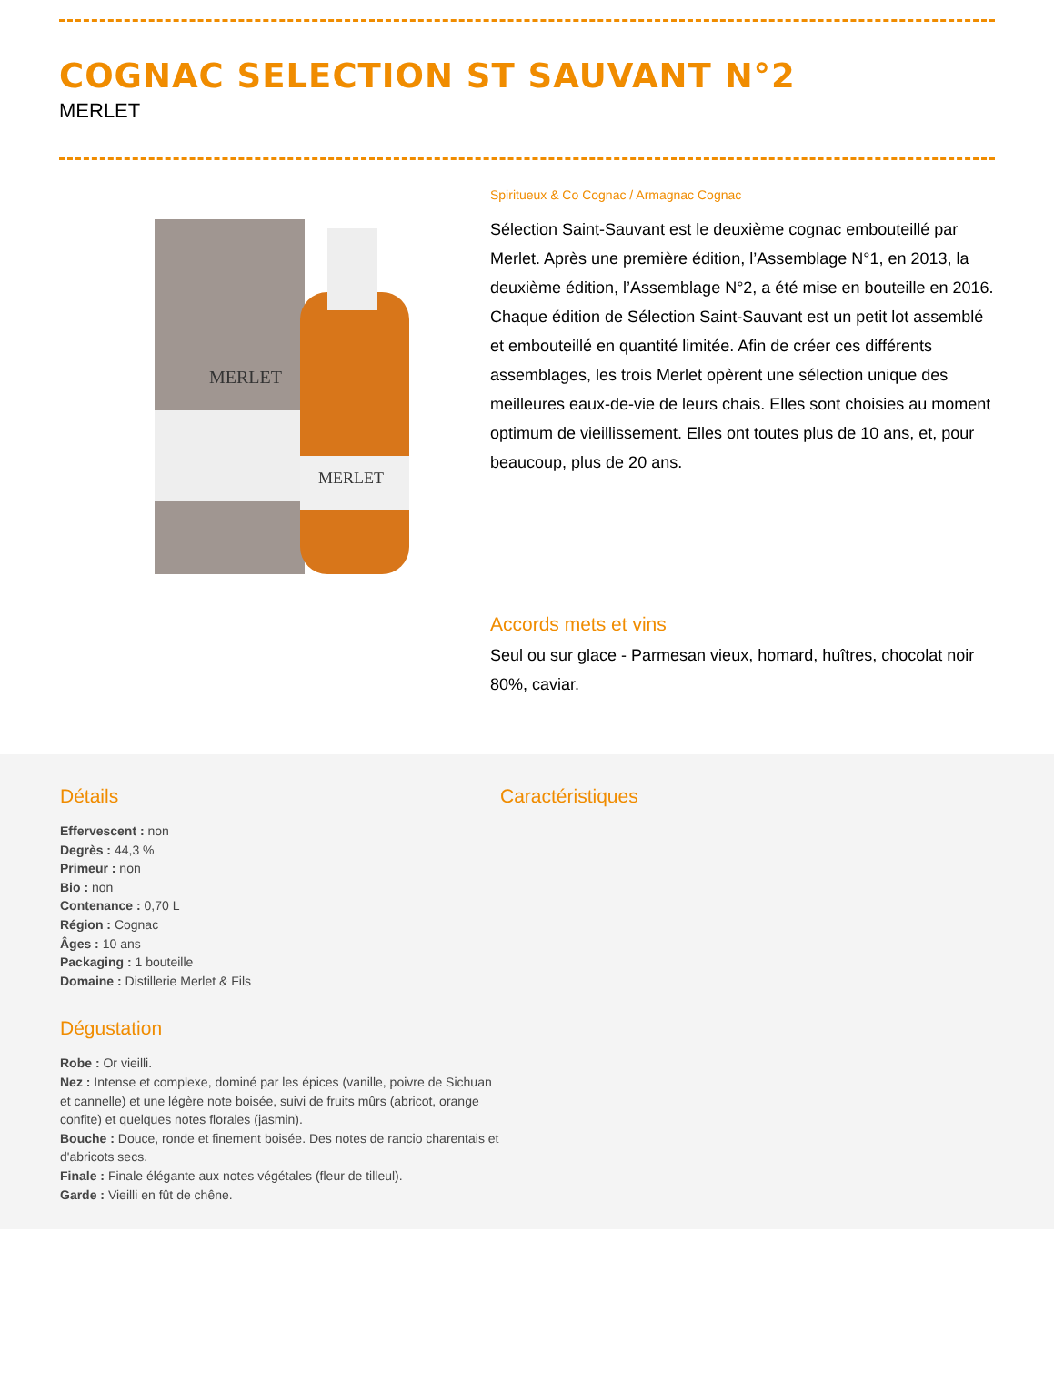COGNAC SELECTION ST SAUVANT N°2
MERLET
MERLET
MERLET
Spiritueux & Co Cognac / Armagnac Cognac
Sélection Saint-Sauvant est le deuxième cognac embouteillé par Merlet. Après une première édition, l’Assemblage N°1, en 2013, la deuxième édition, l’Assemblage N°2, a été mise en bouteille en 2016. Chaque édition de Sélection Saint-Sauvant est un petit lot assemblé et embouteillé en quantité limitée. Afin de créer ces différents assemblages, les trois Merlet opèrent une sélection unique des meilleures eaux-de-vie de leurs chais. Elles sont choisies au moment optimum de vieillissement. Elles ont toutes plus de 10 ans, et, pour beaucoup, plus de 20 ans.
Accords mets et vins
Seul ou sur glace - Parmesan vieux, homard, huîtres, chocolat noir 80%, caviar.
Détails
Effervescent : non
Degrès : 44,3 %
Primeur : non
Bio : non
Contenance : 0,70 L
Région : Cognac
Âges : 10 ans
Packaging : 1 bouteille
Domaine : Distillerie Merlet & Fils
Dégustation
Robe : Or vieilli.
Nez : Intense et complexe, dominé par les épices (vanille, poivre de Sichuan et cannelle) et une légère note boisée, suivi de fruits mûrs (abricot, orange confite) et quelques notes florales (jasmin).
Bouche : Douce, ronde et finement boisée. Des notes de rancio charentais et d'abricots secs.
Finale : Finale élégante aux notes végétales (fleur de tilleul).
Garde : Vieilli en fût de chêne.
Caractéristiques